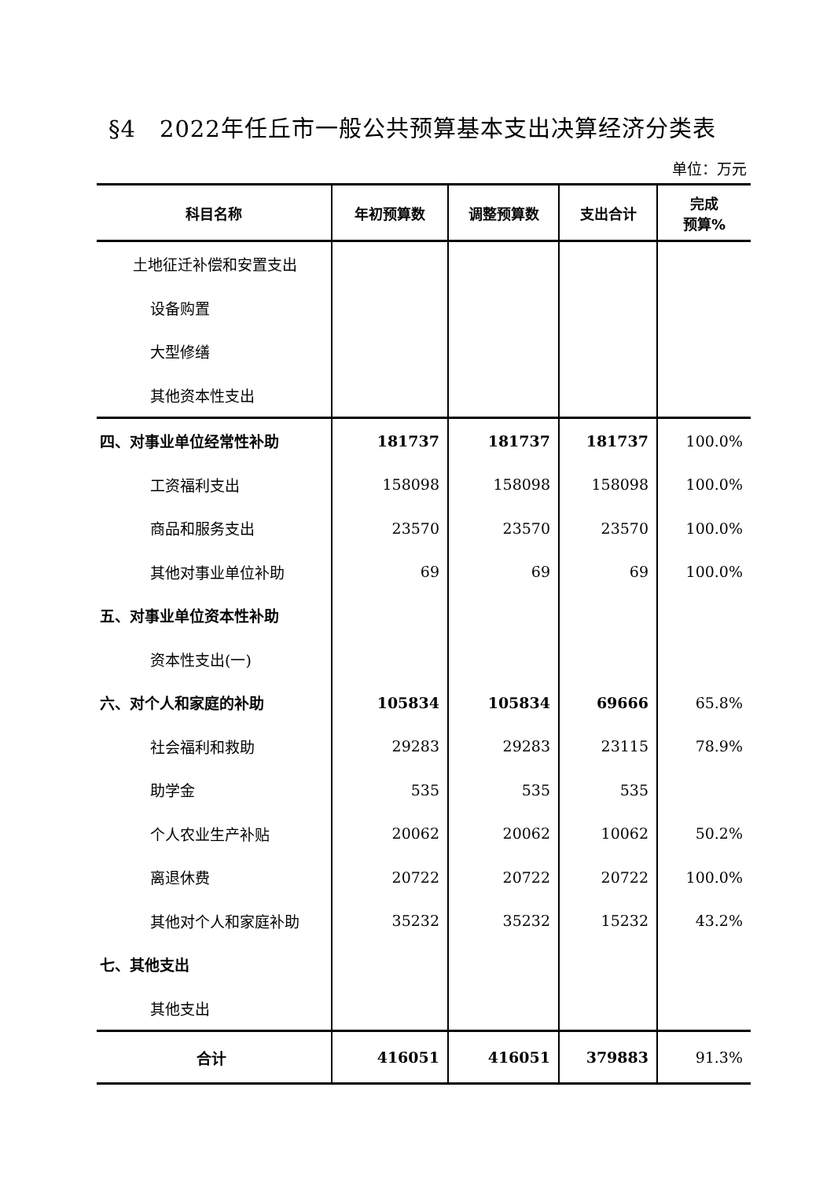§4　2022年任丘市一般公共预算基本支出决算经济分类表
单位：万元
| 科目名称 | 年初预算数 | 调整预算数 | 支出合计 | 完成 预算% |
| --- | --- | --- | --- | --- |
| 土地征迁补偿和安置支出 | | | | |
| 设备购置 | | | | |
| 大型修缮 | | | | |
| 其他资本性支出 | | | | |
| 四、对事业单位经常性补助 | 181737 | 181737 | 181737 | 100.0% |
| 工资福利支出 | 158098 | 158098 | 158098 | 100.0% |
| 商品和服务支出 | 23570 | 23570 | 23570 | 100.0% |
| 其他对事业单位补助 | 69 | 69 | 69 | 100.0% |
| 五、对事业单位资本性补助 | | | | |
| 资本性支出(一) | | | | |
| 六、对个人和家庭的补助 | 105834 | 105834 | 69666 | 65.8% |
| 社会福利和救助 | 29283 | 29283 | 23115 | 78.9% |
| 助学金 | 535 | 535 | 535 | |
| 个人农业生产补贴 | 20062 | 20062 | 10062 | 50.2% |
| 离退休费 | 20722 | 20722 | 20722 | 100.0% |
| 其他对个人和家庭补助 | 35232 | 35232 | 15232 | 43.2% |
| 七、其他支出 | | | | |
| 其他支出 | | | | |
| 合计 | 416051 | 416051 | 379883 | 91.3% |